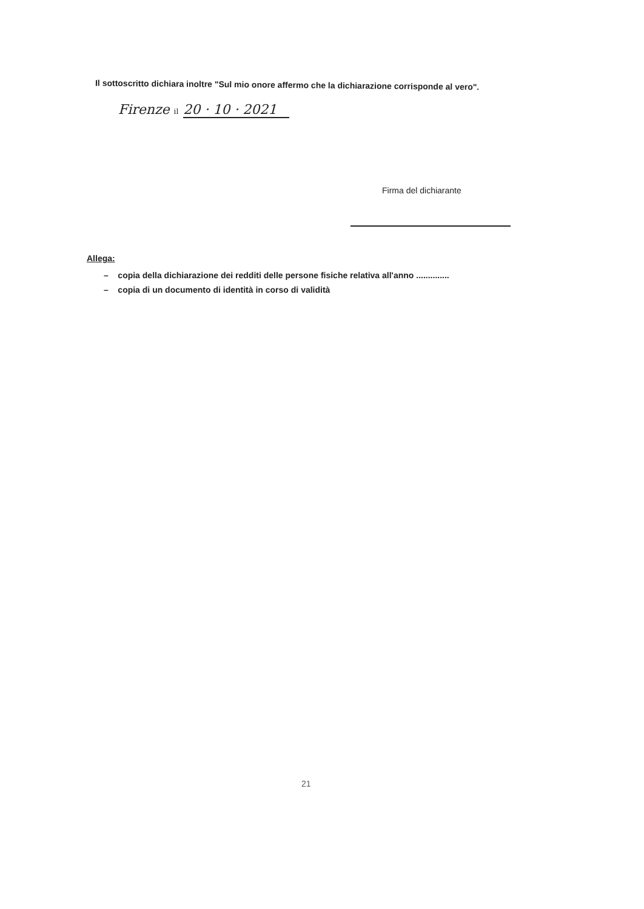Il sottoscritto dichiara inoltre "Sul mio onore affermo che la dichiarazione corrisponde al vero".
Firenze il 20 · 10 · 2021
Firma del dichiarante
Allega:
– copia della dichiarazione dei redditi delle persone fisiche relativa all'anno ..............
– copia di un documento di identità in corso di validità
21